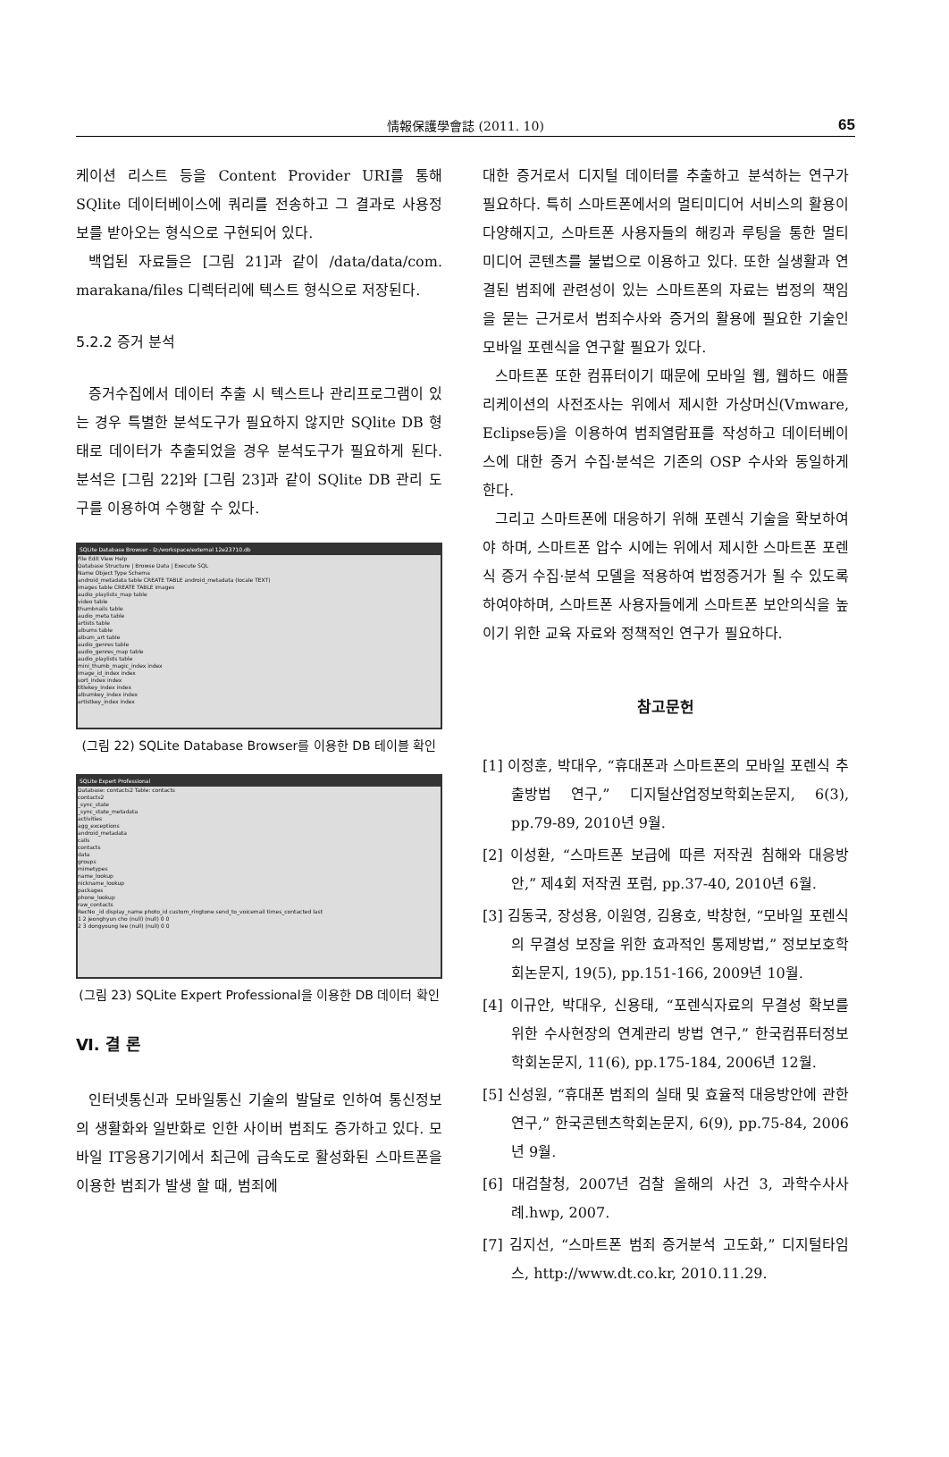情報保護學會誌 (2011. 10)
65
케이션 리스트 등을 Content Provider URI를 통해 SQlite 데이터베이스에 쿼리를 전송하고 그 결과로 사용정보를 받아오는 형식으로 구현되어 있다.
백업된 자료들은 [그림 21]과 같이 /data/data/com. marakana/files 디렉터리에 텍스트 형식으로 저장된다.
5.2.2 증거 분석
증거수집에서 데이터 추출 시 텍스트나 관리프로그램이 있는 경우 특별한 분석도구가 필요하지 않지만 SQlite DB 형태로 데이터가 추출되었을 경우 분석도구가 필요하게 된다. 분석은 [그림 22]와 [그림 23]과 같이 SQlite DB 관리 도구를 이용하여 수행할 수 있다.
SQLite Database Browser - D:/workspace/external 12e23710.db
File Edit View Help
Database Structure | Browse Data | Execute SQL
Name Object Type Schema
android_metadata table CREATE TABLE android_metadata (locale TEXT)
images table CREATE TABLE images
audio_playlists_map table
video table
thumbnails table
audio_meta table
artists table
albums table
album_art table
audio_genres table
audio_genres_map table
audio_playlists table
mini_thumb_magic_index index
image_id_index index
sort_index index
titlekey_index index
albumkey_index index
artistkey_index index
(그림 22) SQLite Database Browser를 이용한 DB 테이블 확인
SQLite Expert Professional
Database: contacts2 Table: contacts
contacts2
_sync_state
_sync_state_metadata
activities
agg_exceptions
android_metadata
calls
contacts
data
groups
mimetypes
name_lookup
nickname_lookup
packages
phone_lookup
raw_contacts
RecNo _id display_name photo_id custom_ringtone send_to_voicemail times_contacted last
1 2 jeonghyun cho (null) (null) 0 0
2 3 dongyoung lee (null) (null) 0 0
(그림 23) SQLite Expert Professional을 이용한 DB 데이터 확인
Ⅵ. 결 론
인터넷통신과 모바일통신 기술의 발달로 인하여 통신정보의 생활화와 일반화로 인한 사이버 범죄도 증가하고 있다. 모바일 IT응용기기에서 최근에 급속도로 활성화된 스마트폰을 이용한 범죄가 발생 할 때, 범죄에
대한 증거로서 디지털 데이터를 추출하고 분석하는 연구가 필요하다. 특히 스마트폰에서의 멀티미디어 서비스의 활용이 다양해지고, 스마트폰 사용자들의 해킹과 루팅을 통한 멀티미디어 콘텐츠를 불법으로 이용하고 있다. 또한 실생활과 연결된 범죄에 관련성이 있는 스마트폰의 자료는 법정의 책임을 묻는 근거로서 범죄수사와 증거의 활용에 필요한 기술인 모바일 포렌식을 연구할 필요가 있다.
스마트폰 또한 컴퓨터이기 때문에 모바일 웹, 웹하드 애플리케이션의 사전조사는 위에서 제시한 가상머신(Vmware, Eclipse등)을 이용하여 범죄열람표를 작성하고 데이터베이스에 대한 증거 수집·분석은 기존의 OSP 수사와 동일하게 한다.
그리고 스마트폰에 대응하기 위해 포렌식 기술을 확보하여야 하며, 스마트폰 압수 시에는 위에서 제시한 스마트폰 포렌식 증거 수집·분석 모델을 적용하여 법정증거가 될 수 있도록 하여야하며, 스마트폰 사용자들에게 스마트폰 보안의식을 높이기 위한 교육 자료와 정책적인 연구가 필요하다.
참고문헌
[1] 이정훈, 박대우, “휴대폰과 스마트폰의 모바일 포렌식 추출방법 연구,” 디지털산업정보학회논문지, 6(3), pp.79-89, 2010년 9월.
[2] 이성환, “스마트폰 보급에 따른 저작권 침해와 대응방안,” 제4회 저작권 포럼, pp.37-40, 2010년 6월.
[3] 김동국, 장성용, 이원영, 김용호, 박창현, “모바일 포렌식의 무결성 보장을 위한 효과적인 통제방법,” 정보보호학회논문지, 19(5), pp.151-166, 2009년 10월.
[4] 이규안, 박대우, 신용태, “포렌식자료의 무결성 확보를 위한 수사현장의 연계관리 방법 연구,” 한국컴퓨터정보학회논문지, 11(6), pp.175-184, 2006년 12월.
[5] 신성원, “휴대폰 범죄의 실태 및 효율적 대응방안에 관한 연구,” 한국콘텐츠학회논문지, 6(9), pp.75-84, 2006년 9월.
[6] 대검찰청, 2007년 검찰 올해의 사건 3, 과학수사사례.hwp, 2007.
[7] 김지선, “스마트폰 범죄 증거분석 고도화,” 디지털타임스, http://www.dt.co.kr, 2010.11.29.